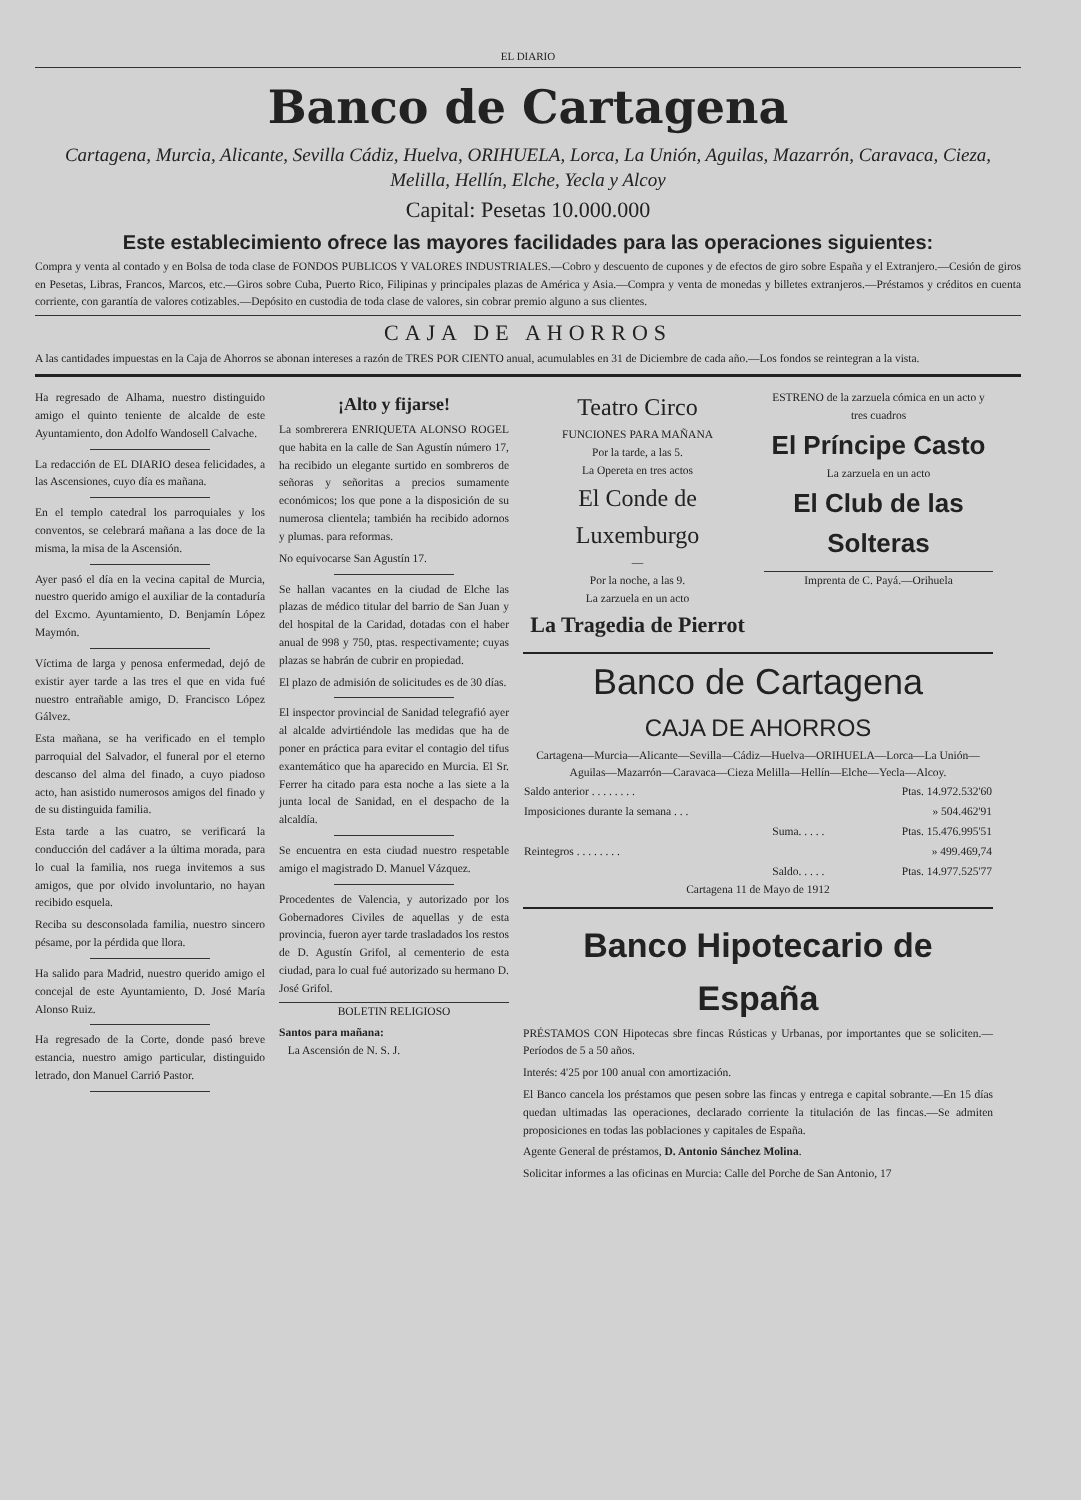EL DIARIO
Banco de Cartagena
Cartagena, Murcia, Alicante, Sevilla Cádiz, Huelva, ORIHUELA, Lorca, La Unión, Aguilas, Mazarrón, Caravaca, Cieza, Melilla, Hellín, Elche, Yecla y Alcoy
Capital: Pesetas 10.000.000
Este establecimiento ofrece las mayores facilidades para las operaciones siguientes:
Compra y venta al contado y en Bolsa de toda clase de FONDOS PUBLICOS Y VALORES INDUSTRIALES.—Cobro y descuento de cupones y de efectos de giro sobre España y el Extranjero.—Cesión de giros en Pesetas, Libras, Francos, Marcos, etc.—Giros sobre Cuba, Puerto Rico, Filipinas y principales plazas de América y Asia.—Compra y venta de monedas y billetes extranjeros.—Préstamos y créditos en cuenta corriente, con garantía de valores cotizables.—Depósito en custodia de toda clase de valores, sin cobrar premio alguno a sus clientes.
CAJA DE AHORROS
A las cantidades impuestas en la Caja de Ahorros se abonan intereses a razón de TRES POR CIENTO anual, acumulables en 31 de Diciembre de cada año.—Los fondos se reintegran a la vista.
Ha regresado de Alhama, nuestro distinguido amigo el quinto teniente de alcalde de este Ayuntamiento, don Adolfo Wandosell Calvache.
La redacción de EL DIARIO desea felicidades, a las Ascensiones, cuyo día es mañana.
En el templo catedral los parroquiales y los conventos, se celebrará mañana a las doce de la misma, la misa de la Ascensión.
Ayer pasó el día en la vecina capital de Murcia, nuestro querido amigo el auxiliar de la contaduría del Excmo. Ayuntamiento, D. Benjamín López Maymón.
Víctima de larga y penosa enfermedad, dejó de existir ayer tarde a las tres el que en vida fué nuestro entrañable amigo, D. Francisco López Gálvez.
Esta mañana, se ha verificado en el templo parroquial del Salvador, el funeral por el eterno descanso del alma del finado, a cuyo piadoso acto, han asistido numerosos amigos del finado y de su distinguida familia.
Esta tarde a las cuatro, se verificará la conducción del cadáver a la última morada, para lo cual la familia, nos ruega invitemos a sus amigos, que por olvido involuntario, no hayan recibido esquela.
Reciba su desconsolada familia, nuestro sincero pésame, por la pérdida que llora.
Ha salido para Madrid, nuestro querido amigo el concejal de este Ayuntamiento, D. José María Alonso Ruiz.
Ha regresado de la Corte, donde pasó breve estancia, nuestro amigo particular, distinguido letrado, don Manuel Carrió Pastor.
¡Alto y fijarse!
La sombrerera ENRIQUETA ALONSO ROGEL que habita en la calle de San Agustín número 17, ha recibido un elegante surtido en sombreros de señoras y señoritas a precios sumamente económicos; los que pone a la disposición de su numerosa clientela; también ha recibido adornos y plumas. para reformas.
No equivocarse San Agustín 17.
Se hallan vacantes en la ciudad de Elche las plazas de médico titular del barrio de San Juan y del hospital de la Caridad, dotadas con el haber anual de 998 y 750, ptas. respectivamente; cuyas plazas se habrán de cubrir en propiedad.
El plazo de admisión de solicitudes es de 30 días.
El inspector provincial de Sanidad telegrafió ayer al alcalde advirtiéndole las medidas que ha de poner en práctica para evitar el contagio del tifus exantemático que ha aparecido en Murcia. El Sr. Ferrer ha citado para esta noche a las siete a la junta local de Sanidad, en el despacho de la alcaldía.
Se encuentra en esta ciudad nuestro respetable amigo el magistrado D. Manuel Vázquez.
Procedentes de Valencia, y autorizado por los Gobernadores Civiles de aquellas y de esta provincia, fueron ayer tarde trasladados los restos de D. Agustín Grifol, al cementerio de esta ciudad, para lo cual fué autorizado su hermano D. José Grifol.
BOLETIN RELIGIOSO
Santos para mañana:
La Ascensión de N. S. J.
Teatro Circo
FUNCIONES PARA MAÑANA
Por la tarde, a las 5.
La Opereta en tres actos
El Conde de Luxemburgo
—
Por la noche, a las 9.
La zarzuela en un acto
La Tragedia de Pierrot
ESTRENO de la zarzuela cómica en un acto y tres cuadros
El Príncipe Casto
La zarzuela en un acto
El Club de las Solteras
Imprenta de C. Payá.—Orihuela
Banco de Cartagena
CAJA DE AHORROS
Cartagena—Murcia—Alicante—Sevilla—Cádiz—Huelva—ORIHUELA—Lorca—La Unión—Aguilas—Mazarrón—Caravaca—Cieza Melilla—Hellín—Elche—Yecla—Alcoy.
| Saldo anterior . . . . . . . . | Ptas. 14.972.532'60 |
| Imposiciones durante la semana . . . | » 504.462'91 |
| Suma. . . . . | Ptas. 15.476.995'51 |
| Reintegros . . . . . . . . | » 499.469,74 |
| Saldo. . . . . | Ptas. 14.977.525'77 |
Cartagena 11 de Mayo de 1912
Banco Hipotecario de España
PRÉSTAMOS CON Hipotecas sbre fincas Rústicas y Urbanas, por importantes que se soliciten.—Períodos de 5 a 50 años.
Interés: 4'25 por 100 anual con amortización.
El Banco cancela los préstamos que pesen sobre las fincas y entrega e capital sobrante.—En 15 días quedan ultimadas las operaciones, declarado corriente la titulación de las fincas.—Se admiten proposiciones en todas las poblaciones y capitales de España.
Agente General de préstamos, D. Antonio Sánchez Molina.
Solicitar informes a las oficinas en Murcia: Calle del Porche de San Antonio, 17